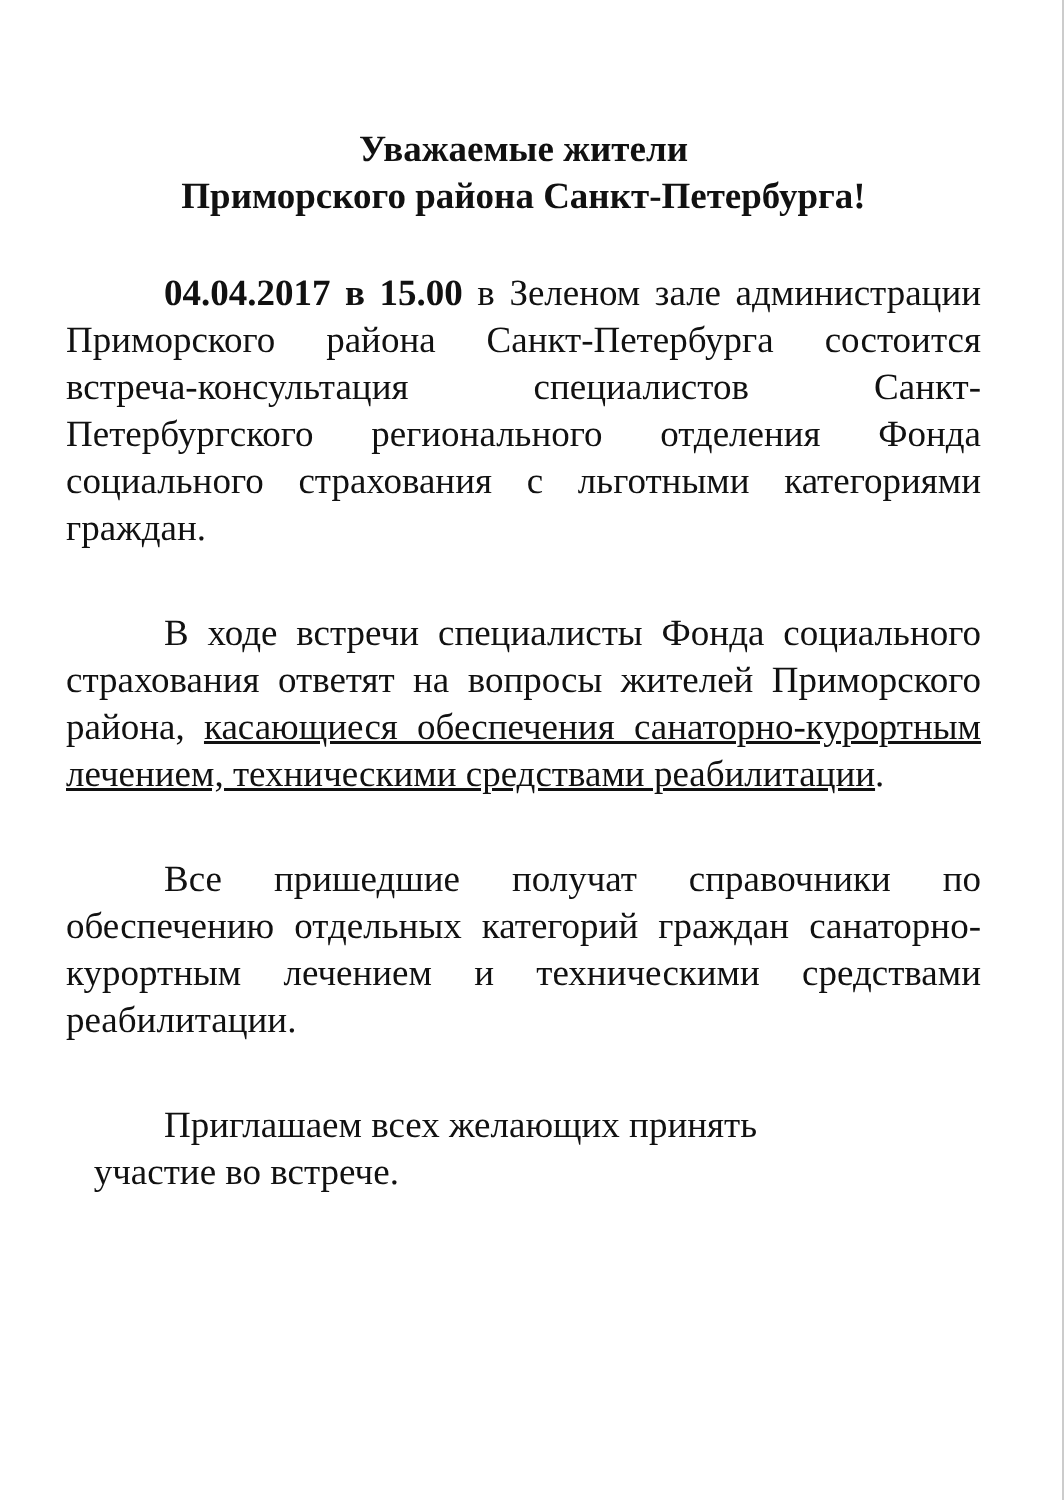Уважаемые жители
Приморского района Санкт-Петербурга!
04.04.2017 в 15.00 в Зеленом зале администрации Приморского района Санкт-Петербурга состоится встреча-консультация специалистов Санкт-Петербургского регионального отделения Фонда социального страхования с льготными категориями граждан.
В ходе встречи специалисты Фонда социального страхования ответят на вопросы жителей Приморского района, касающиеся обеспечения санаторно-курортным лечением, техническими средствами реабилитации.
Все пришедшие получат справочники по обеспечению отдельных категорий граждан санаторно-курортным лечением и техническими средствами реабилитации.
Приглашаем всех желающих принять
участие во встрече.